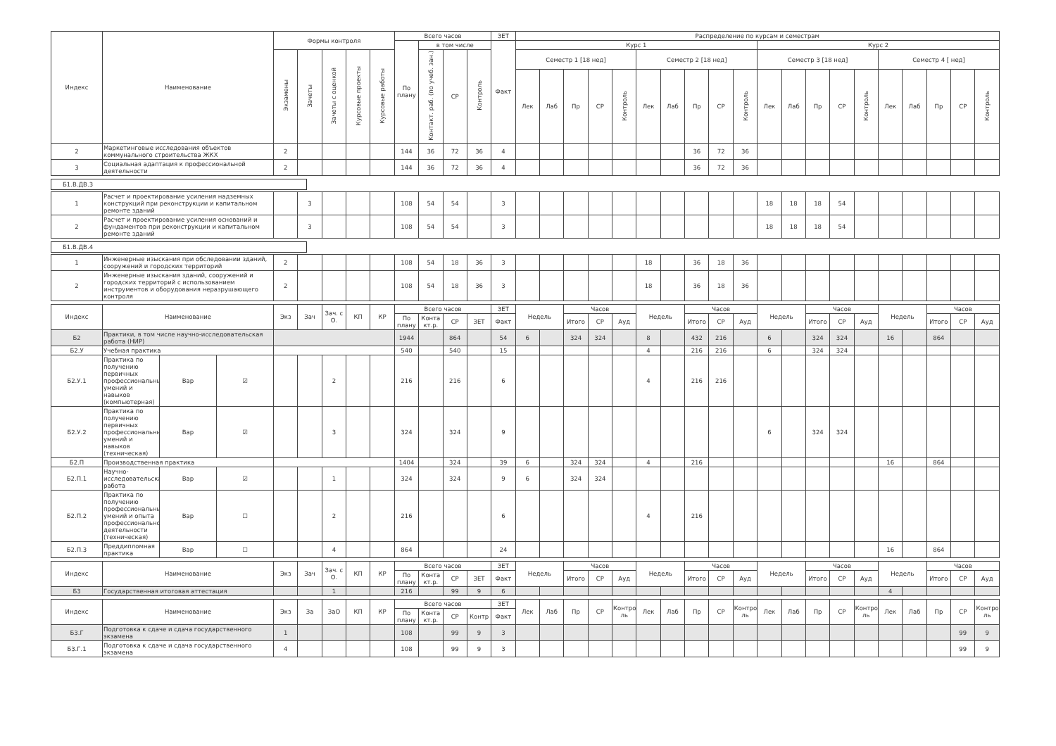| Индекс | Наименование | Формы контроля | | | | | Всего часов | | | | ЗЕТ | Распределение по курсам и семестрам | | | | | | | | | | | | | | | | | | | |
| --- | --- | --- | --- | --- | --- | --- | --- | --- | --- | --- | --- | --- | --- | --- | --- | --- | --- | --- | --- | --- | --- | --- | --- | --- | --- | --- | --- | --- | --- | --- | --- |
| | | | | | | | По плану | в том числе | | | Факт | Курс 1 | | | | | | | | | | Курс 2 | | | | | | | | | |
| | | Экзамены | Зачеты | Зачеты с оценкой | Курсовые проекты | Курсовые работы | | Контакт. раб. (по учеб. зан.) | СР | Контроль | | Семестр 1 [18 нед] | | | | | Семестр 2 [18 нед] | | | | | Семестр 3 [18 нед] | | | | | Семестр 4 [ нед] | | | | |
| | | | | | | | | | | | | Лек | Лаб | Пр | СР | Контроль | Лек | Лаб | Пр | СР | Контроль | Лек | Лаб | Пр | СР | Контроль | Лек | Лаб | Пр | СР | Контроль |
| 2 | Маркетинговые исследования объектов коммунального строительства ЖКХ | 2 | | | | | 144 | 36 | 72 | 36 | 4 | | | | | | | | 36 | 72 | 36 | | | | | | | | | | |
| 3 | Социальная адаптация к профессиональной деятельности | 2 | | | | | 144 | 36 | 72 | 36 | 4 | | | | | | | | 36 | 72 | 36 | | | | | | | | | | |
Б1.В.ДВ.3
| 1 | Расчет и проектирование усиления надземных конструкций при реконструкции и капитальном ремонте зданий | | 3 | | | | 108 | 54 | 54 | | 3 | | | | | | | | | | | 18 | 18 | 18 | 54 | | | | | | |
| 2 | Расчет и проектирование усиления оснований и фундаментов при реконструкции и капитальном ремонте зданий | | 3 | | | | 108 | 54 | 54 | | 3 | | | | | | | | | | | 18 | 18 | 18 | 54 | | | | | | |
Б1.В.ДВ.4
| 1 | Инженерные изыскания при обследовании зданий, сооружений и городских территорий | 2 | | | | | 108 | 54 | 18 | 36 | 3 | | | | | | 18 | | 36 | 18 | 36 | | | | | | | | | | |
| 2 | Инженерные изыскания зданий, сооружений и городских территорий с использованием инструментов и оборудования неразрушающего контроля | 2 | | | | | 108 | 54 | 18 | 36 | 3 | | | | | | 18 | | 36 | 18 | 36 | | | | | | | | | | |
| Индекс | Наименование | | | Экз | Зач | Зач. с О. | КП | КР | Всего часов | | | | ЗЕТ | Недель | | Часов | | | Недель | | Часов | | | Недель | | Часов | | | Недель | | Часов | | |
| --- | --- | --- | --- | --- | --- | --- | --- | --- | --- | --- | --- | --- | --- | --- | --- | --- | --- | --- | --- | --- | --- | --- | --- | --- | --- | --- | --- | --- | --- | --- | --- | --- | --- |
| | | | | | | | | | По плану | Конта кт.р. | СР | ЗЕТ | Факт | | | Итого | СР | Ауд | | | Итого | СР | Ауд | | | Итого | СР | Ауд | | | Итого | СР | Ауд |
| Б2 | Практики, в том числе научно-исследовательская работа (НИР) | | | | | | | | 1944 | | 864 | | 54 | 6 | | 324 | 324 | | 8 | | 432 | 216 | | 6 | | 324 | 324 | | 16 | | 864 | | |
| Б2.У | Учебная практика | | | | | | | | 540 | | 540 | | 15 | | | | | | 4 | | 216 | 216 | | 6 | | 324 | 324 | | | | | | |
| Б2.У.1 | Практика по получению первичных профессиональных умений и навыков (компьютерная) | Вар | ☑ | | | 2 | | | 216 | | 216 | | 6 | | | | | | 4 | | 216 | 216 | | | | | | | | | | | |
| Б2.У.2 | Практика по получению первичных профессиональных умений и навыков (техническая) | Вар | ☑ | | | 3 | | | 324 | | 324 | | 9 | | | | | | | | | | | 6 | | 324 | 324 | | | | | | |
| Б2.П | Производственная практика | | | | | | | | 1404 | | 324 | | 39 | 6 | | 324 | 324 | | 4 | | 216 | | | | | | | | 16 | | 864 | | |
| Б2.П.1 | Научно-исследовательская работа | Вар | ☑ | | | 1 | | | 324 | | 324 | | 9 | 6 | | 324 | 324 | | | | | | | | | | | | | | | | |
| Б2.П.2 | Практика по получению профессиональных умений и опыта профессиональной деятельности (техническая) | Вар | ☐ | | | 2 | | | 216 | | | | 6 | | | | | | 4 | | 216 | | | | | | | | | | | | |
| Б2.П.3 | Преддипломная практика | Вар | ☐ | | | 4 | | | 864 | | | | 24 | | | | | | | | | | | | | | | | 16 | | 864 | | |
| Индекс | Наименование | Экз | Зач | Зач. с О. | КП | КР | Всего часов | | | | ЗЕТ | Недель | | Часов | | | Недель | | Часов | | | Недель | | Часов | | | Недель | | Часов | | |
| --- | --- | --- | --- | --- | --- | --- | --- | --- | --- | --- | --- | --- | --- | --- | --- | --- | --- | --- | --- | --- | --- | --- | --- | --- | --- | --- | --- | --- | --- | --- | --- |
| | | | | | | | По плану | Конта кт.р. | СР | ЗЕТ | Факт | | | Итого | СР | Ауд | | | Итого | СР | Ауд | | | Итого | СР | Ауд | | | Итого | СР | Ауд |
| Б3 | Государственная итоговая аттестация | | | 1 | | | 216 | | 99 | 9 | 6 | | | | | | | | | | | | | | | | 4 | | | | |
| Индекс | Наименование | Экз | За | ЗаО | КП | КР | Всего часов | | | | ЗЕТ | Лек | Лаб | Пр | СР | Контро ль | Лек | Лаб | Пр | СР | Контро ль | Лек | Лаб | Пр | СР | Контро ль | Лек | Лаб | Пр | СР | Контро ль |
| --- | --- | --- | --- | --- | --- | --- | --- | --- | --- | --- | --- | --- | --- | --- | --- | --- | --- | --- | --- | --- | --- | --- | --- | --- | --- | --- | --- | --- | --- | --- | --- |
| | | | | | | | По плану | Конта кт.р. | СР | Контр | Факт | | | | | | | | | | | | | | | | | | | | |
| Б3.Г | Подготовка к сдаче и сдача государственного экзамена | 1 | | | | | 108 | | 99 | 9 | 3 | | | | | | | | | | | | | | | | | | | 99 | 9 |
| Б3.Г.1 | Подготовка к сдаче и сдача государственного экзамена | 4 | | | | | 108 | | 99 | 9 | 3 | | | | | | | | | | | | | | | | | | | 99 | 9 |